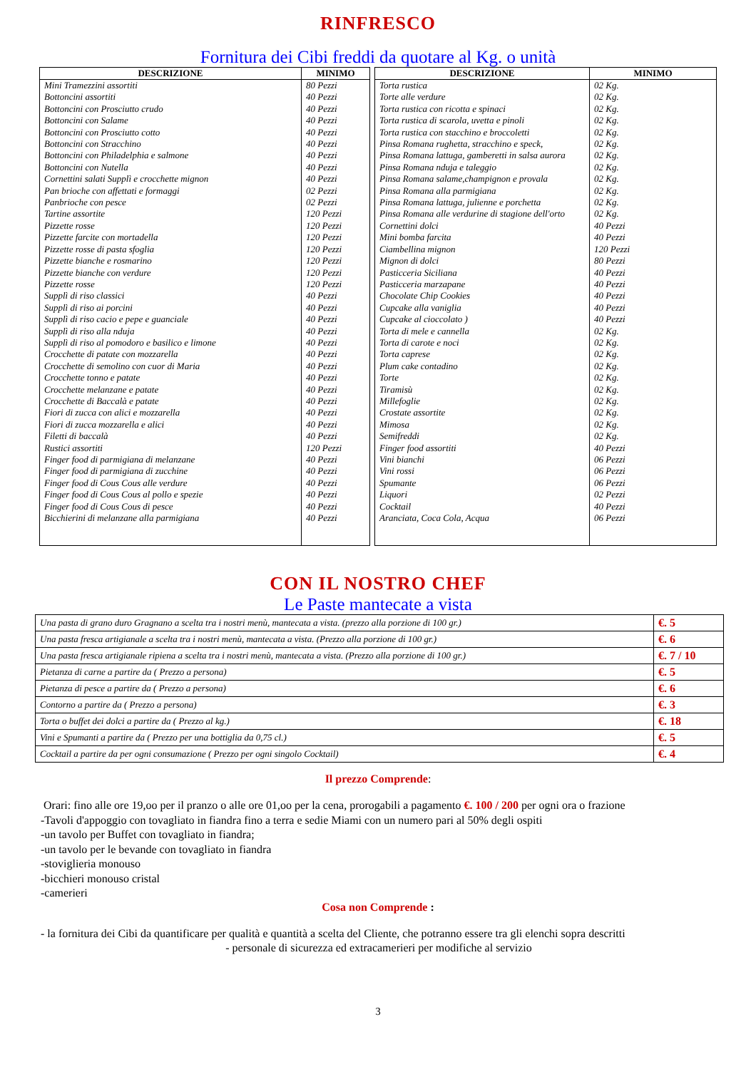RINFRESCO
Fornitura dei Cibi freddi da quotare al Kg. o unità
| DESCRIZIONE | MINIMO |
| --- | --- |
| Mini Tramezzini assortiti | 80 Pezzi |
| Bottoncini assortiti | 40 Pezzi |
| Bottoncini con Prosciutto crudo | 40 Pezzi |
| Bottoncini con Salame | 40 Pezzi |
| Bottoncini con Prosciutto cotto | 40 Pezzi |
| Bottoncini con Stracchino | 40 Pezzi |
| Bottoncini con Philadelphia e salmone | 40 Pezzi |
| Bottoncini con Nutella | 40 Pezzi |
| Cornettini salati Supplì e crocchette mignon | 40 Pezzi |
| Pan brioche con affettati e formaggi | 02 Pezzi |
| Panbrioche con pesce | 02 Pezzi |
| Tartine assortite | 120 Pezzi |
| Pizzette rosse | 120 Pezzi |
| Pizzette farcite con mortadella | 120 Pezzi |
| Pizzette rosse di pasta sfoglia | 120 Pezzi |
| Pizzette bianche e rosmarino | 120 Pezzi |
| Pizzette bianche con verdure | 120 Pezzi |
| Pizzette rosse | 120 Pezzi |
| Supplì di riso classici | 40 Pezzi |
| Supplì di riso ai porcini | 40 Pezzi |
| Supplì di riso cacio e pepe e guanciale | 40 Pezzi |
| Supplì di riso alla nduja | 40 Pezzi |
| Supplì di riso al pomodoro e basilico e limone | 40 Pezzi |
| Crocchette di patate con mozzarella | 40 Pezzi |
| Crocchette di semolino con cuor di Maria | 40 Pezzi |
| Crocchette tonno e patate | 40 Pezzi |
| Crocchette melanzane e patate | 40 Pezzi |
| Crocchette di Baccalà e patate | 40 Pezzi |
| Fiori di zucca con alici e mozzarella | 40 Pezzi |
| Fiori di zucca mozzarella e alici | 40 Pezzi |
| Filetti di baccalà | 40 Pezzi |
| Rustici assortiti | 120 Pezzi |
| Finger food di parmigiana di melanzane | 40 Pezzi |
| Finger food di parmigiana di zucchine | 40 Pezzi |
| Finger food di Cous Cous alle verdure | 40 Pezzi |
| Finger food di Cous Cous al pollo e spezie | 40 Pezzi |
| Finger food di Cous Cous di pesce | 40 Pezzi |
| Bicchierini di melanzane alla parmigiana | 40 Pezzi |
| DESCRIZIONE | MINIMO |
| --- | --- |
| Torta rustica | 02 Kg. |
| Torte alle verdure | 02 Kg. |
| Torta rustica con ricotta e spinaci | 02 Kg. |
| Torta rustica di scarola, uvetta e pinoli | 02 Kg. |
| Torta rustica con stacchino e broccoletti | 02 Kg. |
| Pinsa Romana rughetta, stracchino e speck, | 02 Kg. |
| Pinsa Romana lattuga, gamberetti in salsa aurora | 02 Kg. |
| Pinsa Romana nduja e taleggio | 02 Kg. |
| Pinsa Romana salame,champignon e provala | 02 Kg. |
| Pinsa Romana alla parmigiana | 02 Kg. |
| Pinsa Romana lattuga, julienne e porchetta | 02 Kg. |
| Pinsa Romana alle verdurine di stagione dell'orto | 02 Kg. |
| Cornettini dolci | 40 Pezzi |
| Mini bomba farcita | 40 Pezzi |
| Ciambellina mignon | 120 Pezzi |
| Mignon di dolci | 80 Pezzi |
| Pasticceria Siciliana | 40 Pezzi |
| Pasticceria marzapane | 40 Pezzi |
| Chocolate Chip Cookies | 40 Pezzi |
| Cupcake alla vaniglia | 40 Pezzi |
| Cupcake al cioccolato ) | 40 Pezzi |
| Torta di mele e cannella | 02 Kg. |
| Torta di carote e noci | 02 Kg. |
| Torta caprese | 02 Kg. |
| Plum cake contadino | 02 Kg. |
| Torte | 02 Kg. |
| Tiramisù | 02 Kg. |
| Millefoglie | 02 Kg. |
| Crostate assortite | 02 Kg. |
| Mimosa | 02 Kg. |
| Semifreddi | 02 Kg. |
| Finger food assortiti | 40 Pezzi |
| Vini bianchi | 06 Pezzi |
| Vini rossi | 06 Pezzi |
| Spumante | 06 Pezzi |
| Liquori | 02 Pezzi |
| Cocktail | 40 Pezzi |
| Aranciata, Coca Cola, Acqua | 06 Pezzi |
CON IL NOSTRO CHEF
Le Paste mantecate a vista
| Una pasta di grano duro Gragnano a scelta tra i nostri menù, mantecata a vista. (prezzo alla porzione di 100 gr.) | €. 5 |
| Una pasta fresca artigianale a scelta tra i nostri menù, mantecata a vista. (Prezzo alla porzione di 100 gr.) | €. 6 |
| Una pasta fresca artigianale ripiena a scelta tra i nostri menù, mantecata a vista. (Prezzo alla porzione di 100 gr.) | €. 7 / 10 |
| Pietanza di carne a partire da ( Prezzo a persona) | €. 5 |
| Pietanza di pesce a partire da ( Prezzo a persona) | €. 6 |
| Contorno a partire da ( Prezzo a persona) | €. 3 |
| Torta o buffet dei dolci a partire da ( Prezzo al kg.) | €. 18 |
| Vini e Spumanti a partire da ( Prezzo per una bottiglia da 0,75 cl.) | €. 5 |
| Cocktail a partire da per ogni consumazione ( Prezzo per ogni singolo Cocktail) | €. 4 |
Il prezzo Comprende:
Orari: fino alle ore 19,oo per il pranzo o alle ore 01,oo per la cena, prorogabili a pagamento €. 100 / 200 per ogni ora o frazione
-Tavoli d'appoggio con tovagliato in fiandra fino a terra e sedie Miami con un numero pari al 50% degli ospiti
-un tavolo per Buffet con tovagliato in fiandra;
-un tavolo per le bevande con tovagliato in fiandra
-stoviglieria monouso
-bicchieri monouso cristal
-camerieri
Cosa non Comprende :
- la fornitura dei Cibi da quantificare per qualità e quantità a scelta del Cliente, che potranno essere tra gli elenchi sopra descritti
- personale di sicurezza ed extracamerieri per modifiche al servizio
3